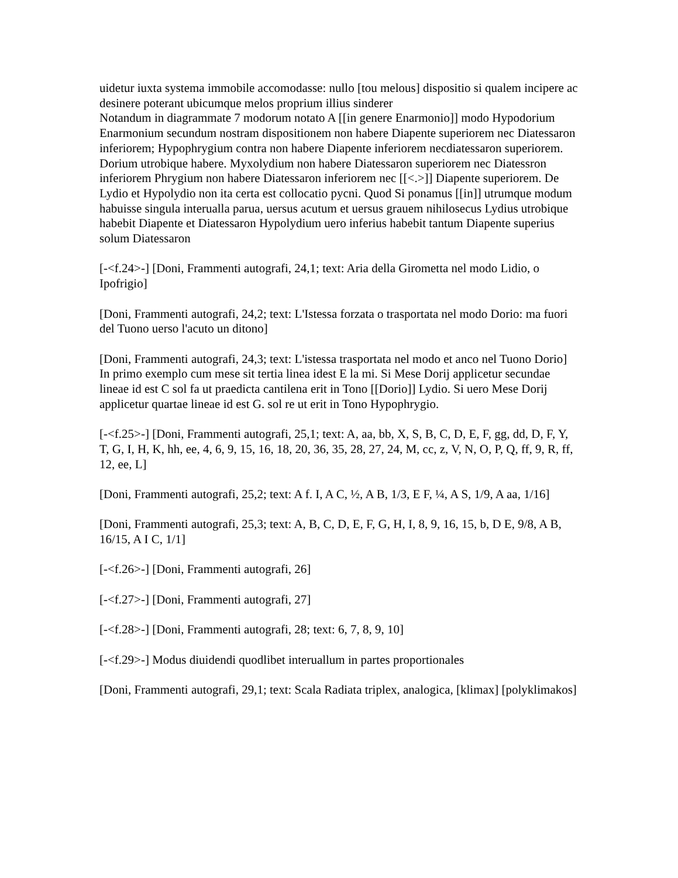uidetur iuxta systema immobile accomodasse: nullo [tou melous] dispositio si qualem incipere ac desinere poterant ubicumque melos proprium illius sinderer
Notandum in diagrammate 7 modorum notato A [[in genere Enarmonio]] modo Hypodorium Enarmonium secundum nostram dispositionem non habere Diapente superiorem nec Diatessaron inferiorem; Hypophrygium contra non habere Diapente inferiorem necdiatessaron superiorem. Dorium utrobique habere. Myxolydium non habere Diatessaron superiorem nec Diatessron inferiorem Phrygium non habere Diatessaron inferiorem nec [[<.>]] Diapente superiorem. De Lydio et Hypolydio non ita certa est collocatio pycni. Quod Si ponamus [[in]] utrumque modum habuisse singula interualla parua, uersus acutum et uersus grauem nihilosecus Lydius utrobique habebit Diapente et Diatessaron Hypolydium uero inferius habebit tantum Diapente superius solum Diatessaron
[-<f.24>-] [Doni, Frammenti autografi, 24,1; text: Aria della Girometta nel modo Lidio, o Ipofrigio]
[Doni, Frammenti autografi, 24,2; text: L'Istessa forzata o trasportata nel modo Dorio: ma fuori del Tuono uerso l'acuto un ditono]
[Doni, Frammenti autografi, 24,3; text: L'istessa trasportata nel modo et anco nel Tuono Dorio]
In primo exemplo cum mese sit tertia linea idest E la mi. Si Mese Dorij applicetur secundae lineae id est C sol fa ut praedicta cantilena erit in Tono [[Dorio]] Lydio. Si uero Mese Dorij applicetur quartae lineae id est G. sol re ut erit in Tono Hypophrygio.
[-<f.25>-] [Doni, Frammenti autografi, 25,1; text: A, aa, bb, X, S, B, C, D, E, F, gg, dd, D, F, Y, T, G, I, H, K, hh, ee, 4, 6, 9, 15, 16, 18, 20, 36, 35, 28, 27, 24, M, cc, z, V, N, O, P, Q, ff, 9, R, ff, 12, ee, L]
[Doni, Frammenti autografi, 25,2; text: A f. I, A C, ½, A B, 1/3, E F, ¼, A S, 1/9, A aa, 1/16]
[Doni, Frammenti autografi, 25,3; text: A, B, C, D, E, F, G, H, I, 8, 9, 16, 15, b, D E, 9/8, A B, 16/15, A I C, 1/1]
[-<f.26>-] [Doni, Frammenti autografi, 26]
[-<f.27>-] [Doni, Frammenti autografi, 27]
[-<f.28>-] [Doni, Frammenti autografi, 28; text: 6, 7, 8, 9, 10]
[-<f.29>-] Modus diuidendi quodlibet interuallum in partes proportionales
[Doni, Frammenti autografi, 29,1; text: Scala Radiata triplex, analogica, [klimax] [polyklimakos]